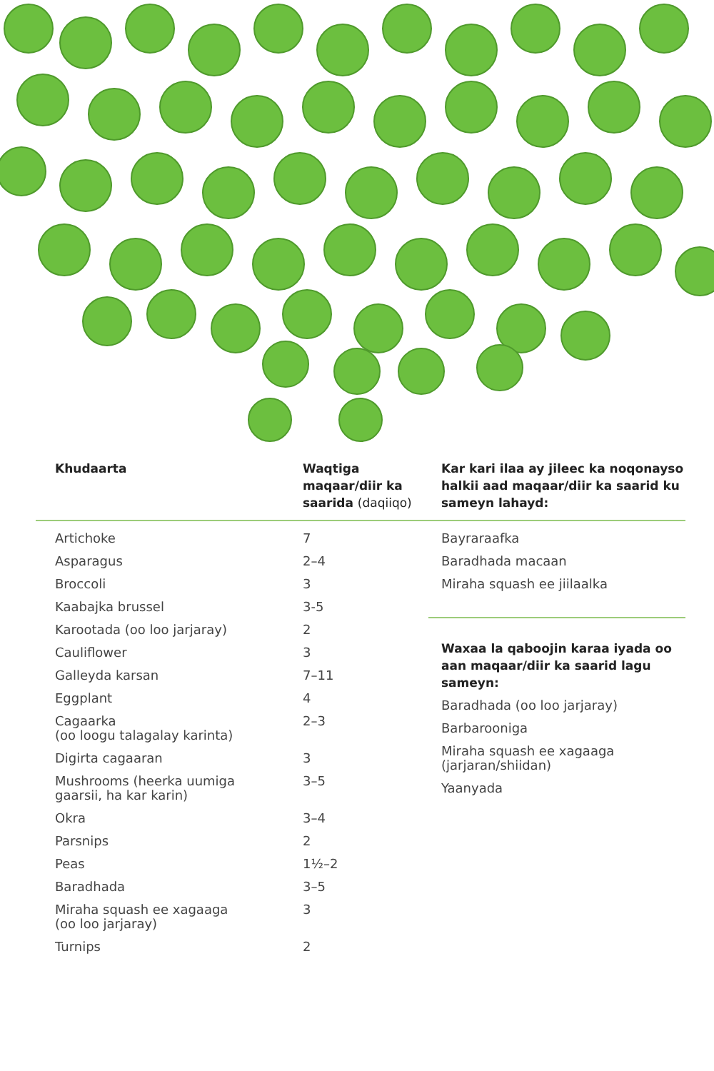| Khudaarta | Waqtiga maqaar/diir ka saarida (daqiiqo) |
| --- | --- |
| Artichoke | 7 |
| Asparagus | 2–4 |
| Broccoli | 3 |
| Kaabajka brussel | 3-5 |
| Karootada (oo loo jarjaray) | 2 |
| Cauliflower | 3 |
| Galleyda karsan | 7–11 |
| Eggplant | 4 |
| Cagaarka (oo loogu talagalay karinta) | 2–3 |
| Digirta cagaaran | 3 |
| Mushrooms (heerka uumiga gaarsii, ha kar karin) | 3–5 |
| Okra | 3–4 |
| Parsnips | 2 |
| Peas | 1½–2 |
| Baradhada | 3–5 |
| Miraha squash ee xagaaga (oo loo jarjaray) | 3 |
| Turnips | 2 |
Kar kari ilaa ay jileec ka noqonayso halkii aad maqaar/diir ka saarid ku sameyn lahayd:
Bayraraafka
Baradhada macaan
Miraha squash ee jiilaalka
Waxaa la qaboojin karaa iyada oo aan maqaar/diir ka saarid lagu sameyn:
Baradhada (oo loo jarjaray)
Barbarooniga
Miraha squash ee xagaaga
(jarjaran/shiidan)
Yaanyada